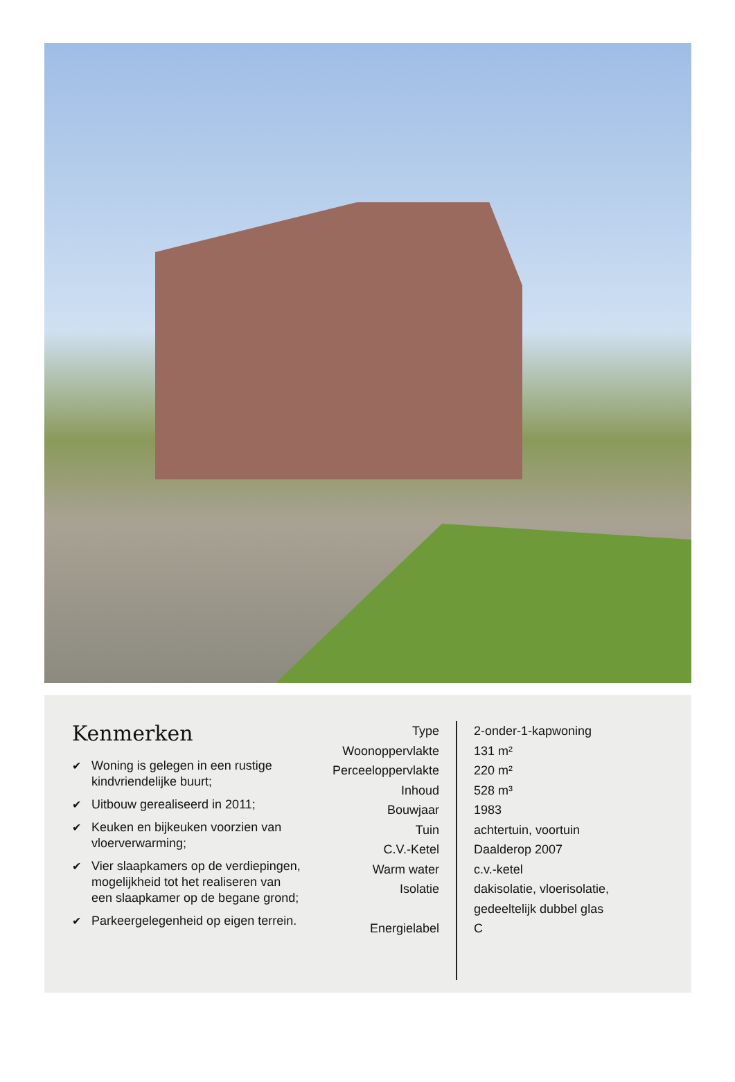Kenmerken
✔ Woning is gelegen in een rustige kindvriendelijke buurt;
✔ Uitbouw gerealiseerd in 2011;
✔ Keuken en bijkeuken voorzien van vloerverwarming;
✔ Vier slaapkamers op de verdiepingen, mogelijkheid tot het realiseren van een slaapkamer op de begane grond;
✔ Parkeergelegenheid op eigen terrein.
| Type | 2-onder-1-kapwoning |
| Woonoppervlakte | 131 m² |
| Perceeloppervlakte | 220 m² |
| Inhoud | 528 m³ |
| Bouwjaar | 1983 |
| Tuin | achtertuin, voortuin |
| C.V.-Ketel | Daalderop 2007 |
| Warm water | c.v.-ketel |
| Isolatie | dakisolatie, vloerisolatie, gedeeltelijk dubbel glas |
| Energielabel | C |